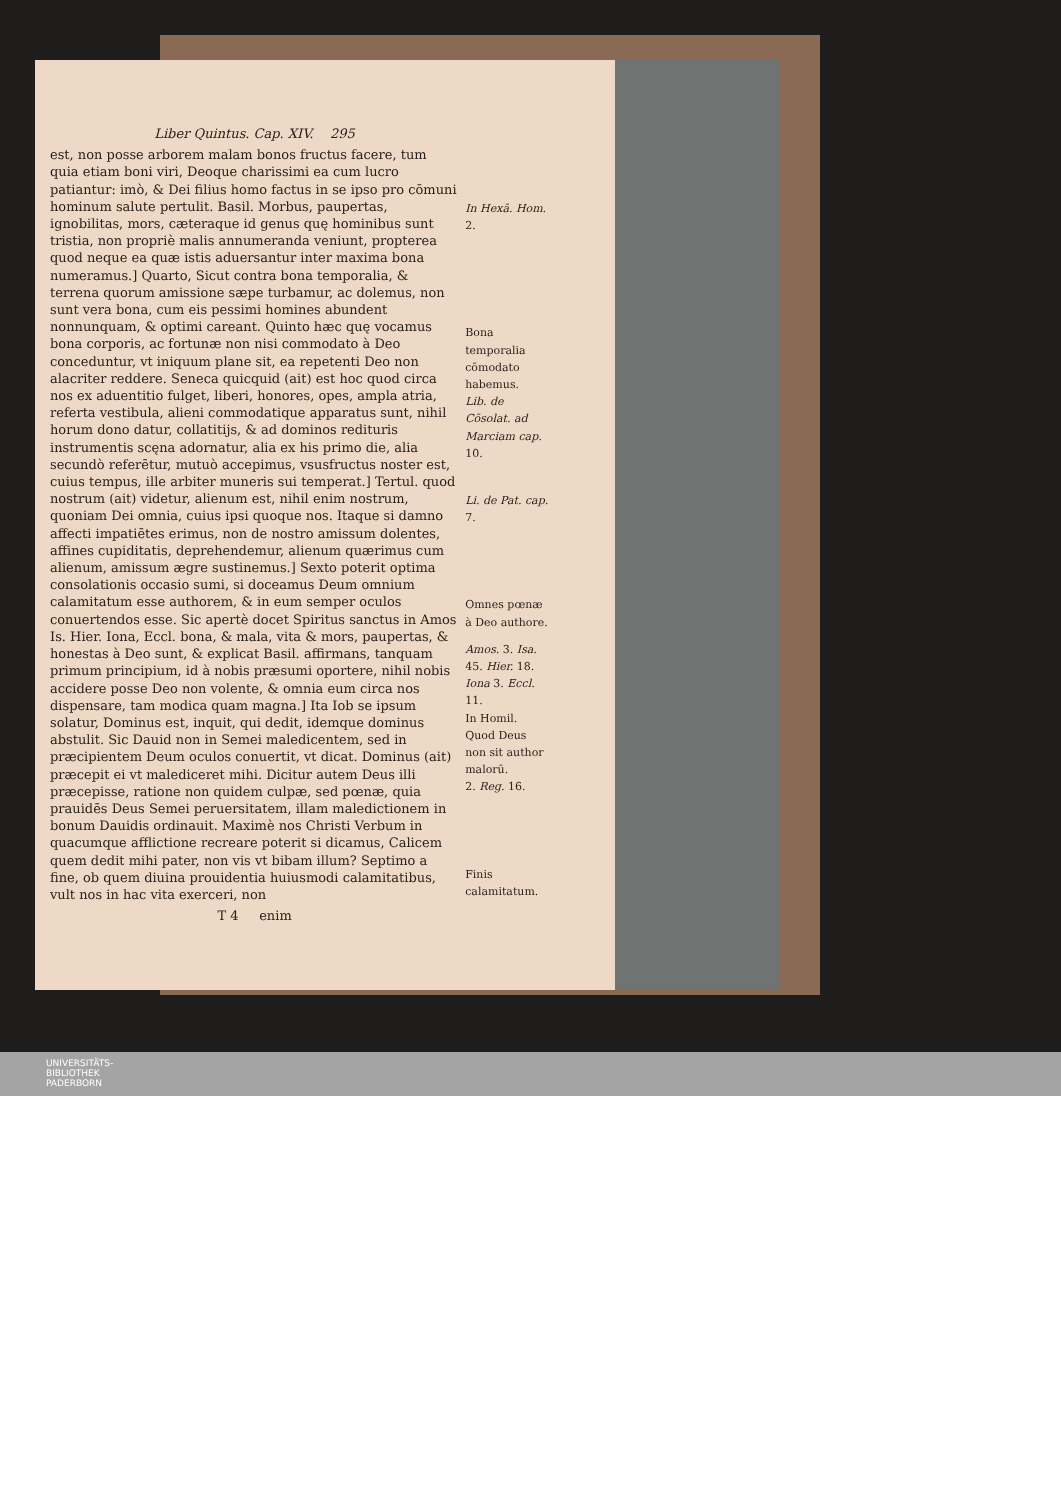Liber Quintus. Cap. XIV. 295
est, non posse arborem malam bonos fructus facere, tum quia etiam boni viri, Deoque charissimi ea cum lucro patiantur: imò, & Dei filius homo factus in se ipso pro cōmuni hominum salute pertulit. Basil. Morbus, paupertas, ignobilitas, mors, cæteraque id genus quę hominibus sunt tristia, non propriè malis annumeranda veniunt, propterea quod neque ea quæ istis aduersantur inter maxima bona numeramus.] Quarto, Sicut contra bona temporalia, & terrena quorum amissione sæpe turbamur, ac dolemus, non sunt vera bona, cum eis pessimi homines abundent nonnunquam, & optimi careant. Quinto hæc quę vocamus bona corporis, ac fortunæ non nisi commodato à Deo conceduntur, vt iniquum plane sit, ea repetenti Deo non alacriter reddere. Seneca quicquid (ait) est hoc quod circa nos ex aduentitio fulget, liberi, honores, opes, ampla atria, referta vestibula, alieni commodatique apparatus sunt, nihil horum dono datur, collatitijs, & ad dominos redituris instrumentis scęna adornatur, alia ex his primo die, alia secundò referētur, mutuò accepimus, vsusfructus noster est, cuius tempus, ille arbiter muneris sui temperat.] Tertul. quod nostrum (ait) videtur, alienum est, nihil enim nostrum, quoniam Dei omnia, cuius ipsi quoque nos. Itaque si damno affecti impatiētes erimus, non de nostro amissum dolentes, affines cupiditatis, deprehendemur, alienum quærimus cum alienum, amissum ægre sustinemus.] Sexto poterit optima consolationis occasio sumi, si doceamus Deum omnium calamitatum esse authorem, & in eum semper oculos conuertendos esse. Sic apertè docet Spiritus sanctus in Amos Is. Hier. Iona, Eccl. bona, & mala, vita & mors, paupertas, & honestas à Deo sunt, & explicat Basil. affirmans, tanquam primum principium, id à nobis præsumi oportere, nihil nobis accidere posse Deo non volente, & omnia eum circa nos dispensare, tam modica quam magna.] Ita Iob se ipsum solatur, Dominus est, inquit, qui dedit, idemque dominus abstulit. Sic Dauid non in Semei maledicentem, sed in præcipientem Deum oculos conuertit, vt dicat. Dominus (ait) præcepit ei vt malediceret mihi. Dicitur autem Deus illi præcepisse, ratione non quidem culpæ, sed pœnæ, quia prauidēs Deus Semei peruersitatem, illam maledictionem in bonum Dauidis ordinauit. Maximè nos Christi Verbum in quacumque afflictione recreare poterit si dicamus, Calicem quem dedit mihi pater, non vis vt bibam illum? Septimo a fine, ob quem diuina prouidentia huiusmodi calamitatibus, vult nos in hac vita exerceri, non
T 4 enim
In Hexā. Hom. 2.
Bona temporalia cōmodato habemus.
Lib. de Cōsolat. ad Marciam cap. 10.
Li. de Pat. cap. 7.
Omnes pœnæ à Deo authore.
Amos. 3. Isa. 45. Hier. 18. Iona 3. Eccl. 11.
In Homil. Quod Deus non sit author malorū.
2. Reg. 16.
Finis calamitatum.
UNIVERSITÄTS-
BIBLIOTHEK
PADERBORN